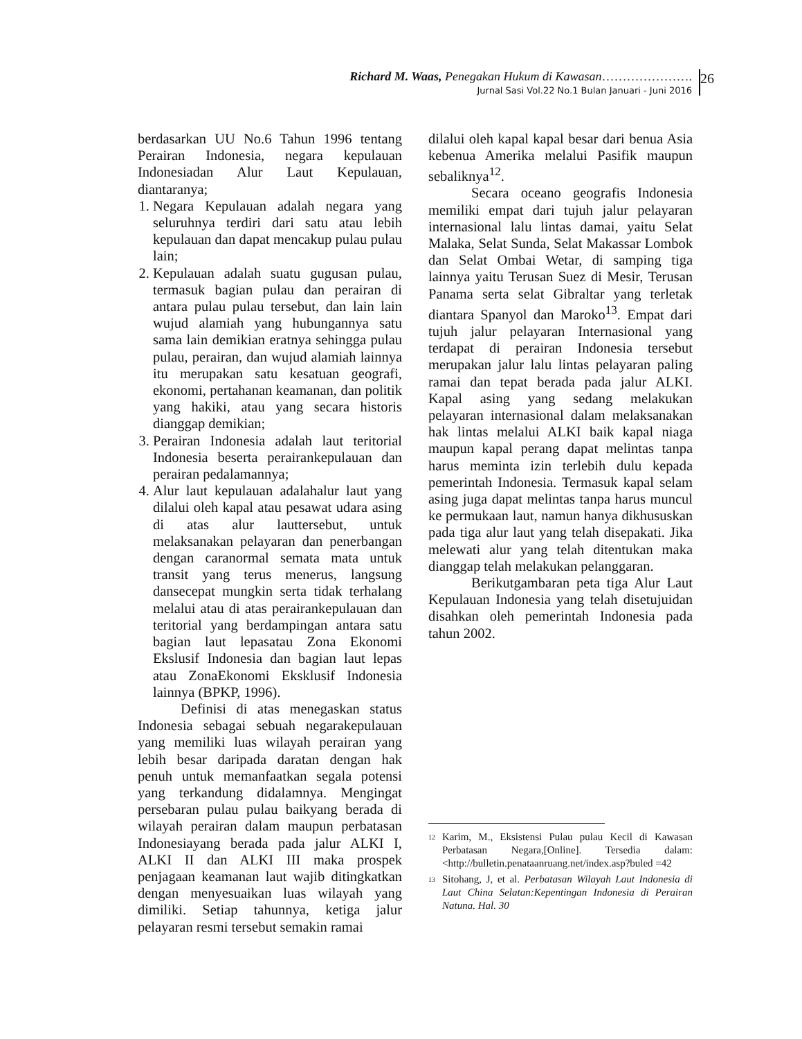Richard M. Waas, Penegakan Hukum di Kawasan………………….
Jurnal Sasi Vol.22 No.1 Bulan Januari - Juni 2016
26
berdasarkan UU No.6 Tahun 1996 tentang Perairan Indonesia, negara kepulauan Indonesiadan Alur Laut Kepulauan, diantaranya;
1. Negara Kepulauan adalah negara yang seluruhnya terdiri dari satu atau lebih kepulauan dan dapat mencakup pulau pulau lain;
2. Kepulauan adalah suatu gugusan pulau, termasuk bagian pulau dan perairan di antara pulau pulau tersebut, dan lain lain wujud alamiah yang hubungannya satu sama lain demikian eratnya sehingga pulau pulau, perairan, dan wujud alamiah lainnya itu merupakan satu kesatuan geografi, ekonomi, pertahanan keamanan, dan politik yang hakiki, atau yang secara historis dianggap demikian;
3. Perairan Indonesia adalah laut teritorial Indonesia beserta perairankepulauan dan perairan pedalamannya;
4. Alur laut kepulauan adalahalur laut yang dilalui oleh kapal atau pesawat udara asing di atas alur lauttersebut, untuk melaksanakan pelayaran dan penerbangan dengan caranormal semata mata untuk transit yang terus menerus, langsung dansecepat mungkin serta tidak terhalang melalui atau di atas perairankepulauan dan teritorial yang berdampingan antara satu bagian laut lepasatau Zona Ekonomi Ekslusif Indonesia dan bagian laut lepas atau ZonaEkonomi Eksklusif Indonesia lainnya (BPKP, 1996).
Definisi di atas menegaskan status Indonesia sebagai sebuah negarakepulauan yang memiliki luas wilayah perairan yang lebih besar daripada daratan dengan hak penuh untuk memanfaatkan segala potensi yang terkandung didalamnya. Mengingat persebaran pulau pulau baikyang berada di wilayah perairan dalam maupun perbatasan Indonesiayang berada pada jalur ALKI I, ALKI II dan ALKI III maka prospek penjagaan keamanan laut wajib ditingkatkan dengan menyesuaikan luas wilayah yang dimiliki. Setiap tahunnya, ketiga jalur pelayaran resmi tersebut semakin ramai
dilalui oleh kapal kapal besar dari benua Asia kebenua Amerika melalui Pasifik maupun sebaliknya<sup>12</sup>.
Secara oceano geografis Indonesia memiliki empat dari tujuh jalur pelayaran internasional lalu lintas damai, yaitu Selat Malaka, Selat Sunda, Selat Makassar Lombok dan Selat Ombai Wetar, di samping tiga lainnya yaitu Terusan Suez di Mesir, Terusan Panama serta selat Gibraltar yang terletak diantara Spanyol dan Maroko<sup>13</sup>. Empat dari tujuh jalur pelayaran Internasional yang terdapat di perairan Indonesia tersebut merupakan jalur lalu lintas pelayaran paling ramai dan tepat berada pada jalur ALKI. Kapal asing yang sedang melakukan pelayaran internasional dalam melaksanakan hak lintas melalui ALKI baik kapal niaga maupun kapal perang dapat melintas tanpa harus meminta izin terlebih dulu kepada pemerintah Indonesia. Termasuk kapal selam asing juga dapat melintas tanpa harus muncul ke permukaan laut, namun hanya dikhususkan pada tiga alur laut yang telah disepakati. Jika melewati alur yang telah ditentukan maka dianggap telah melakukan pelanggaran.
Berikutgambaran peta tiga Alur Laut Kepulauan Indonesia yang telah disetujuidan disahkan oleh pemerintah Indonesia pada tahun 2002.
<sup>12</sup> Karim, M., Eksistensi Pulau pulau Kecil di Kawasan Perbatasan Negara,[Online]. Tersedia dalam: <http://bulletin.penataanruang.net/index.asp?buled =42
<sup>13</sup> Sitohang, J, et al. Perbatasan Wilayah Laut Indonesia di Laut China Selatan:Kepentingan Indonesia di Perairan Natuna. Hal. 30